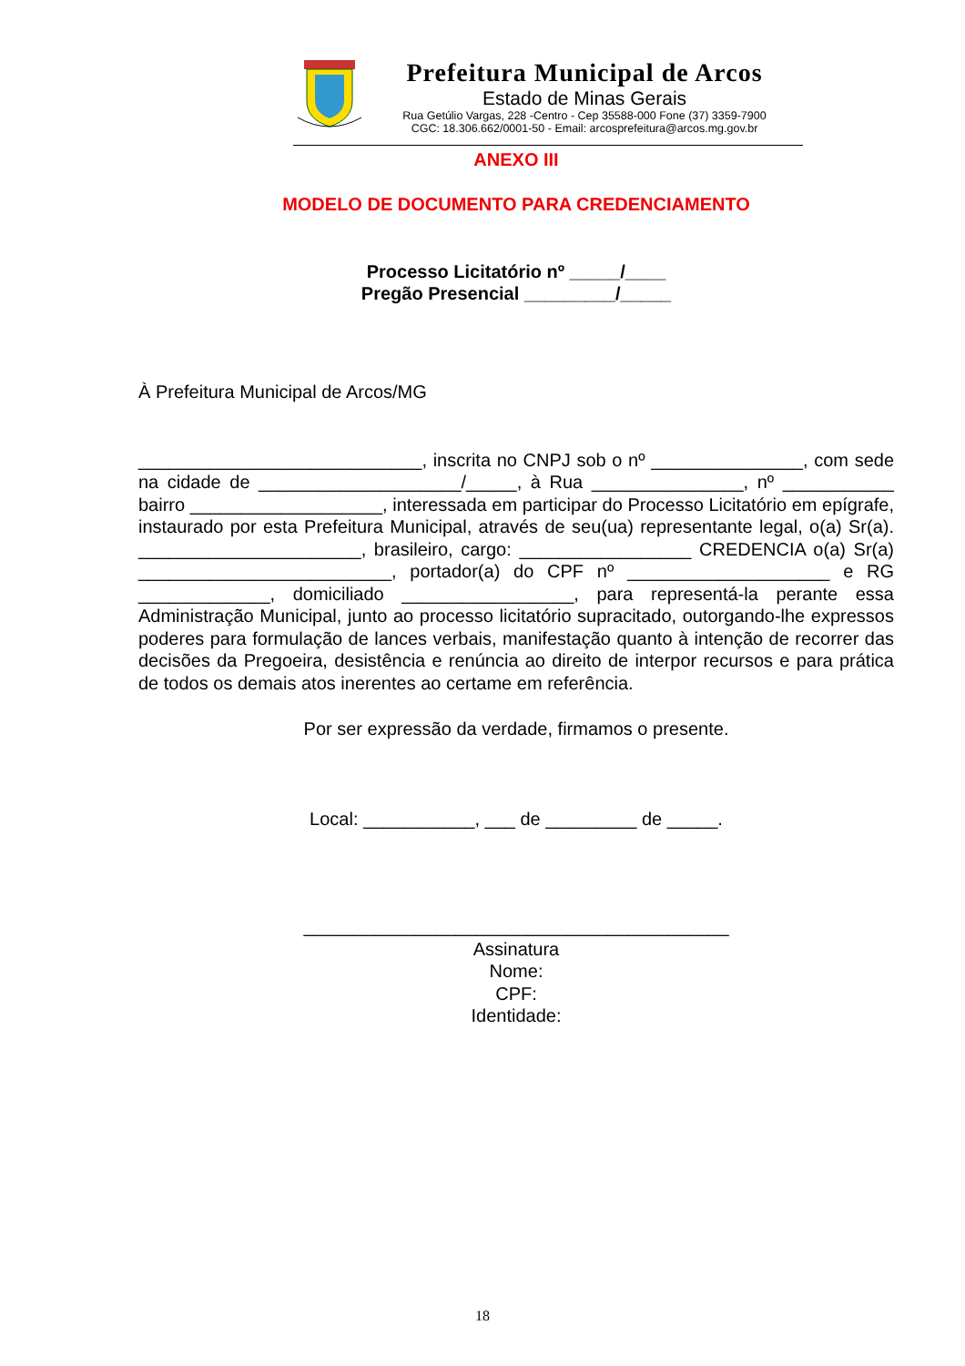Prefeitura Municipal de Arcos
Estado de Minas Gerais
Rua Getúlio Vargas, 228 -Centro - Cep 35588-000 Fone (37) 3359-7900
CGC: 18.306.662/0001-50 - Email: arcosprefeitura@arcos.mg.gov.br
ANEXO III
MODELO DE DOCUMENTO PARA CREDENCIAMENTO
Processo Licitatório nº _____/____
Pregão Presencial _________/_____
À Prefeitura Municipal de Arcos/MG
____________________________, inscrita no CNPJ sob o nº _______________, com sede na cidade de ____________________/_____, à Rua _______________, nº ___________ bairro ___________________, interessada em participar do Processo Licitatório em epígrafe, instaurado por esta Prefeitura Municipal, através de seu(ua) representante legal, o(a) Sr(a). ______________________, brasileiro, cargo: _________________ CREDENCIA o(a) Sr(a) _________________________, portador(a) do CPF nº ____________________ e RG _____________, domiciliado _________________, para representá-la perante essa Administração Municipal, junto ao processo licitatório supracitado, outorgando-lhe expressos poderes para formulação de lances verbais, manifestação quanto à intenção de recorrer das decisões da Pregoeira, desistência e renúncia ao direito de interpor recursos e para prática de todos os demais atos inerentes ao certame em referência.
Por ser expressão da verdade, firmamos o presente.
Local: ___________, ___ de _________ de _____.
__________________________________________
Assinatura
Nome:
CPF:
Identidade:
18